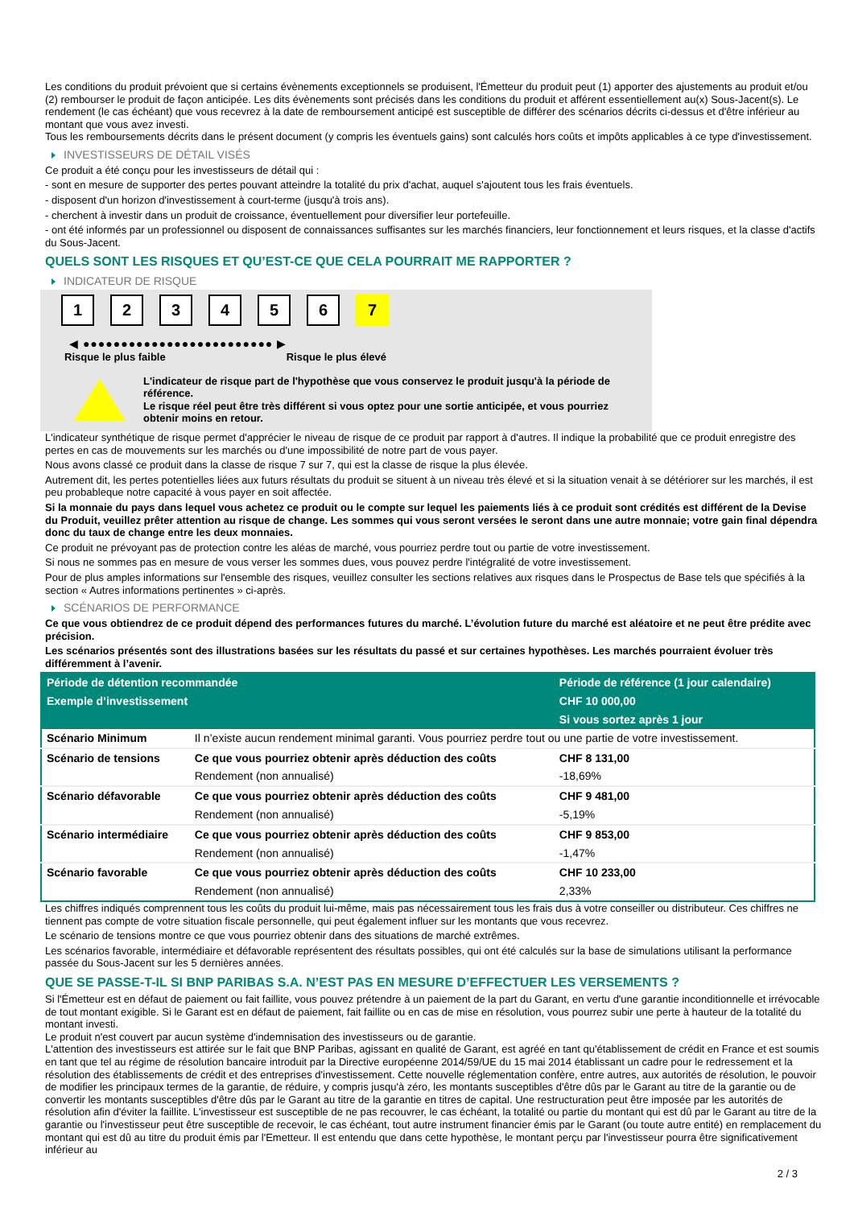Les conditions du produit prévoient que si certains évènements exceptionnels se produisent, l'Émetteur du produit peut (1) apporter des ajustements au produit et/ou (2) rembourser le produit de façon anticipée. Les dits évènements sont précisés dans les conditions du produit et afférent essentiellement au(x) Sous-Jacent(s). Le rendement (le cas échéant) que vous recevrez à la date de remboursement anticipé est susceptible de différer des scénarios décrits ci-dessus et d'être inférieur au montant que vous avez investi.
Tous les remboursements décrits dans le présent document (y compris les éventuels gains) sont calculés hors coûts et impôts applicables à ce type d'investissement.
INVESTISSEURS DE DÉTAIL VISÉS
Ce produit a été conçu pour les investisseurs de détail qui :
- sont en mesure de supporter des pertes pouvant atteindre la totalité du prix d'achat, auquel s'ajoutent tous les frais éventuels.
- disposent d'un horizon d'investissement à court-terme (jusqu'à trois ans).
- cherchent à investir dans un produit de croissance, éventuellement pour diversifier leur portefeuille.
- ont été informés par un professionnel ou disposent de connaissances suffisantes sur les marchés financiers, leur fonctionnement et leurs risques, et la classe d'actifs du Sous-Jacent.
QUELS SONT LES RISQUES ET QU’EST-CE QUE CELA POURRAIT ME RAPPORTER ?
INDICATEUR DE RISQUE
1 2 3 4 5 6 7
◀ ●●●●●●●●●●●●●●●●●●●●●●●●● ▶
Risque le plus faible Risque le plus élevé
L'indicateur de risque part de l'hypothèse que vous conservez le produit jusqu'à la période de référence.
Le risque réel peut être très différent si vous optez pour une sortie anticipée, et vous pourriez obtenir moins en retour.
L'indicateur synthétique de risque permet d'apprécier le niveau de risque de ce produit par rapport à d'autres. Il indique la probabilité que ce produit enregistre des pertes en cas de mouvements sur les marchés ou d'une impossibilité de notre part de vous payer.
Nous avons classé ce produit dans la classe de risque 7 sur 7, qui est la classe de risque la plus élevée.
Autrement dit, les pertes potentielles liées aux futurs résultats du produit se situent à un niveau très élevé et si la situation venait à se détériorer sur les marchés, il est peu probableque notre capacité à vous payer en soit affectée.
Si la monnaie du pays dans lequel vous achetez ce produit ou le compte sur lequel les paiements liés à ce produit sont crédités est différent de la Devise du Produit, veuillez prêter attention au risque de change. Les sommes qui vous seront versées le seront dans une autre monnaie; votre gain final dépendra donc du taux de change entre les deux monnaies.
Ce produit ne prévoyant pas de protection contre les aléas de marché, vous pourriez perdre tout ou partie de votre investissement.
Si nous ne sommes pas en mesure de vous verser les sommes dues, vous pouvez perdre l'intégralité de votre investissement.
Pour de plus amples informations sur l'ensemble des risques, veuillez consulter les sections relatives aux risques dans le Prospectus de Base tels que spécifiés à la section « Autres informations pertinentes » ci-après.
SCÉNARIOS DE PERFORMANCE
Ce que vous obtiendrez de ce produit dépend des performances futures du marché. L’évolution future du marché est aléatoire et ne peut être prédite avec précision.
Les scénarios présentés sont des illustrations basées sur les résultats du passé et sur certaines hypothèses. Les marchés pourraient évoluer très différemment à l’avenir.
| Période de détention recommandée | | Période de référence (1 jour calendaire) |
| --- | --- | --- |
| Exemple d’investissement | | CHF 10 000,00 |
| | | Si vous sortez après 1 jour |
| Scénario Minimum | Il n’existe aucun rendement minimal garanti. Vous pourriez perdre tout ou une partie de votre investissement. | |
| Scénario de tensions | Ce que vous pourriez obtenir après déduction des coûts | CHF 8 131,00 |
| | Rendement (non annualisé) | -18,69% |
| Scénario défavorable | Ce que vous pourriez obtenir après déduction des coûts | CHF 9 481,00 |
| | Rendement (non annualisé) | -5,19% |
| Scénario intermédiaire | Ce que vous pourriez obtenir après déduction des coûts | CHF 9 853,00 |
| | Rendement (non annualisé) | -1,47% |
| Scénario favorable | Ce que vous pourriez obtenir après déduction des coûts | CHF 10 233,00 |
| | Rendement (non annualisé) | 2,33% |
Les chiffres indiqués comprennent tous les coûts du produit lui-même, mais pas nécessairement tous les frais dus à votre conseiller ou distributeur. Ces chiffres ne tiennent pas compte de votre situation fiscale personnelle, qui peut également influer sur les montants que vous recevrez.
Le scénario de tensions montre ce que vous pourriez obtenir dans des situations de marché extrêmes.
Les scénarios favorable, intermédiaire et défavorable représentent des résultats possibles, qui ont été calculés sur la base de simulations utilisant la performance passée du Sous-Jacent sur les 5 dernières années.
QUE SE PASSE-T-IL SI BNP PARIBAS S.A. N’EST PAS EN MESURE D’EFFECTUER LES VERSEMENTS ?
Si l'Émetteur est en défaut de paiement ou fait faillite, vous pouvez prétendre à un paiement de la part du Garant, en vertu d'une garantie inconditionnelle et irrévocable de tout montant exigible. Si le Garant est en défaut de paiement, fait faillite ou en cas de mise en résolution, vous pourrez subir une perte à hauteur de la totalité du montant investi.
Le produit n'est couvert par aucun système d'indemnisation des investisseurs ou de garantie.
L'attention des investisseurs est attirée sur le fait que BNP Paribas, agissant en qualité de Garant, est agréé en tant qu'établissement de crédit en France et est soumis en tant que tel au régime de résolution bancaire introduit par la Directive européenne 2014/59/UE du 15 mai 2014 établissant un cadre pour le redressement et la résolution des établissements de crédit et des entreprises d'investissement. Cette nouvelle réglementation confère, entre autres, aux autorités de résolution, le pouvoir de modifier les principaux termes de la garantie, de réduire, y compris jusqu'à zéro, les montants susceptibles d'être dûs par le Garant au titre de la garantie ou de convertir les montants susceptibles d'être dûs par le Garant au titre de la garantie en titres de capital. Une restructuration peut être imposée par les autorités de résolution afin d'éviter la faillite. L'investisseur est susceptible de ne pas recouvrer, le cas échéant, la totalité ou partie du montant qui est dû par le Garant au titre de la garantie ou l'investisseur peut être susceptible de recevoir, le cas échéant, tout autre instrument financier émis par le Garant (ou toute autre entité) en remplacement du montant qui est dû au titre du produit émis par l'Emetteur. Il est entendu que dans cette hypothèse, le montant perçu par l'investisseur pourra être significativement inférieur au
2 / 3